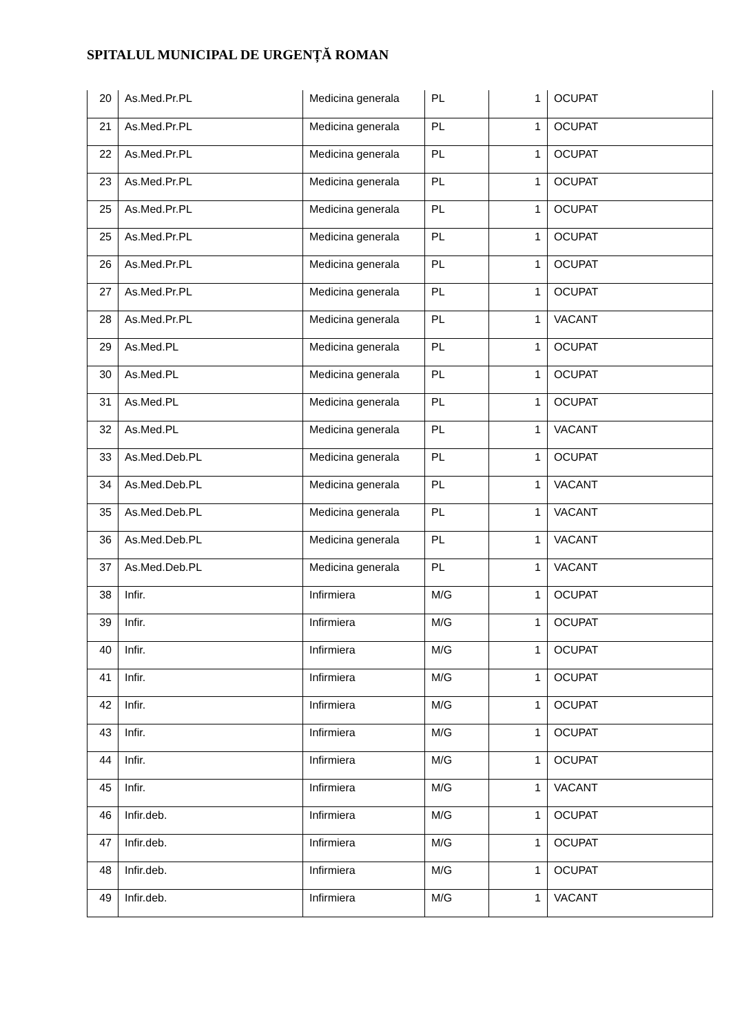SPITALUL MUNICIPAL DE URGENȚĂ ROMAN
| 20 | As.Med.Pr.PL | Medicina generala | PL | 1 | OCUPAT |
| 21 | As.Med.Pr.PL | Medicina generala | PL | 1 | OCUPAT |
| 22 | As.Med.Pr.PL | Medicina generala | PL | 1 | OCUPAT |
| 23 | As.Med.Pr.PL | Medicina generala | PL | 1 | OCUPAT |
| 25 | As.Med.Pr.PL | Medicina generala | PL | 1 | OCUPAT |
| 25 | As.Med.Pr.PL | Medicina generala | PL | 1 | OCUPAT |
| 26 | As.Med.Pr.PL | Medicina generala | PL | 1 | OCUPAT |
| 27 | As.Med.Pr.PL | Medicina generala | PL | 1 | OCUPAT |
| 28 | As.Med.Pr.PL | Medicina generala | PL | 1 | VACANT |
| 29 | As.Med.PL | Medicina generala | PL | 1 | OCUPAT |
| 30 | As.Med.PL | Medicina generala | PL | 1 | OCUPAT |
| 31 | As.Med.PL | Medicina generala | PL | 1 | OCUPAT |
| 32 | As.Med.PL | Medicina generala | PL | 1 | VACANT |
| 33 | As.Med.Deb.PL | Medicina generala | PL | 1 | OCUPAT |
| 34 | As.Med.Deb.PL | Medicina generala | PL | 1 | VACANT |
| 35 | As.Med.Deb.PL | Medicina generala | PL | 1 | VACANT |
| 36 | As.Med.Deb.PL | Medicina generala | PL | 1 | VACANT |
| 37 | As.Med.Deb.PL | Medicina generala | PL | 1 | VACANT |
| 38 | Infir. | Infirmiera | M/G | 1 | OCUPAT |
| 39 | Infir. | Infirmiera | M/G | 1 | OCUPAT |
| 40 | Infir. | Infirmiera | M/G | 1 | OCUPAT |
| 41 | Infir. | Infirmiera | M/G | 1 | OCUPAT |
| 42 | Infir. | Infirmiera | M/G | 1 | OCUPAT |
| 43 | Infir. | Infirmiera | M/G | 1 | OCUPAT |
| 44 | Infir. | Infirmiera | M/G | 1 | OCUPAT |
| 45 | Infir. | Infirmiera | M/G | 1 | VACANT |
| 46 | Infir.deb. | Infirmiera | M/G | 1 | OCUPAT |
| 47 | Infir.deb. | Infirmiera | M/G | 1 | OCUPAT |
| 48 | Infir.deb. | Infirmiera | M/G | 1 | OCUPAT |
| 49 | Infir.deb. | Infirmiera | M/G | 1 | VACANT |